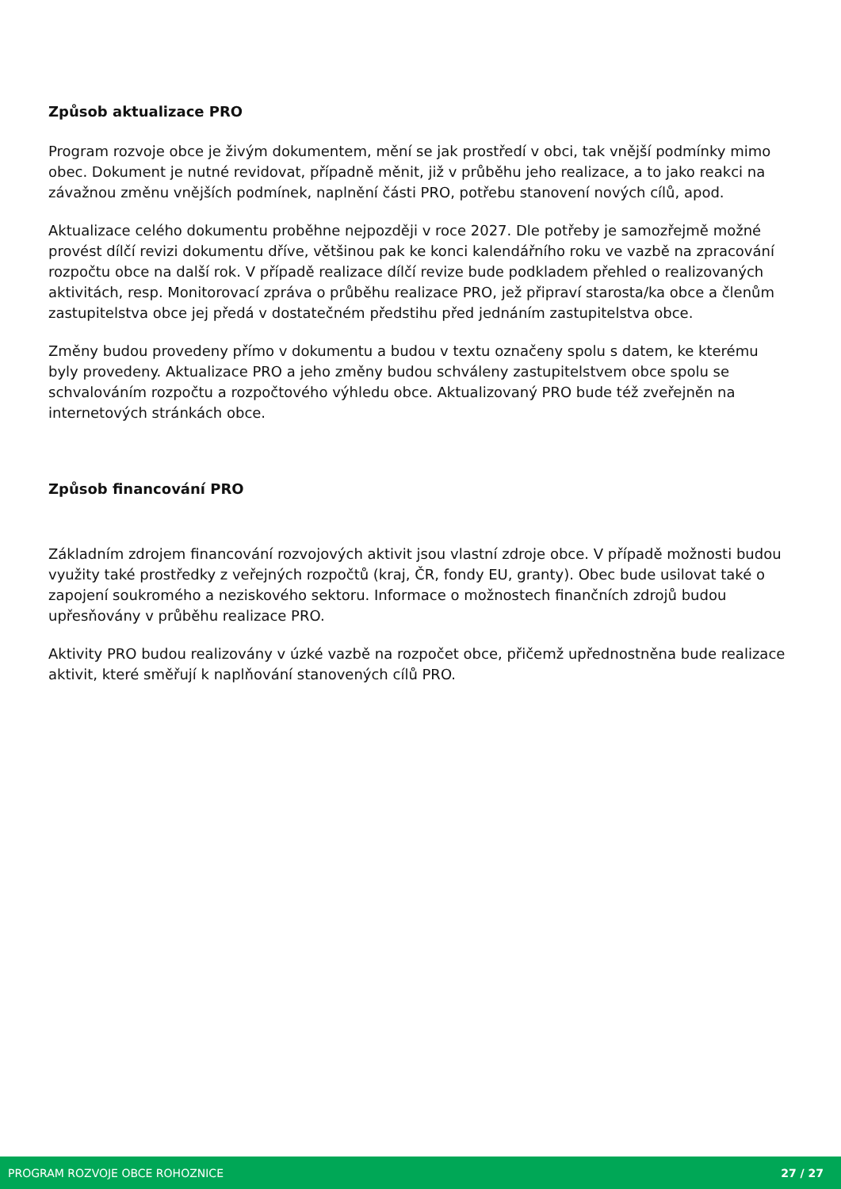Způsob aktualizace PRO
Program rozvoje obce je živým dokumentem, mění se jak prostředí v obci, tak vnější podmínky mimo obec. Dokument je nutné revidovat, případně měnit, již v průběhu jeho realizace, a to jako reakci na závažnou změnu vnějších podmínek, naplnění části PRO, potřebu stanovení nových cílů, apod.
Aktualizace celého dokumentu proběhne nejpozději v roce 2027. Dle potřeby je samozřejmě možné provést dílčí revizi dokumentu dříve, většinou pak ke konci kalendářního roku ve vazbě na zpracování rozpočtu obce na další rok. V případě realizace dílčí revize bude podkladem přehled o realizovaných aktivitách, resp. Monitorovací zpráva o průběhu realizace PRO, jež připraví starosta/ka obce a členům zastupitelstva obce jej předá v dostatečném předstihu před jednáním zastupitelstva obce.
Změny budou provedeny přímo v dokumentu a budou v textu označeny spolu s datem, ke kterému byly provedeny. Aktualizace PRO a jeho změny budou schváleny zastupitelstvem obce spolu se schvalováním rozpočtu a rozpočtového výhledu obce. Aktualizovaný PRO bude též zveřejněn na internetových stránkách obce.
Způsob financování PRO
Základním zdrojem financování rozvojových aktivit jsou vlastní zdroje obce. V případě možnosti budou využity také prostředky z veřejných rozpočtů (kraj, ČR, fondy EU, granty). Obec bude usilovat také o zapojení soukromého a neziskového sektoru. Informace o možnostech finančních zdrojů budou upřesňovány v průběhu realizace PRO.
Aktivity PRO budou realizovány v úzké vazbě na rozpočet obce, přičemž upřednostněna bude realizace aktivit, které směřují k naplňování stanovených cílů PRO.
PROGRAM ROZVOJE OBCE ROHOZNICE 27 / 27